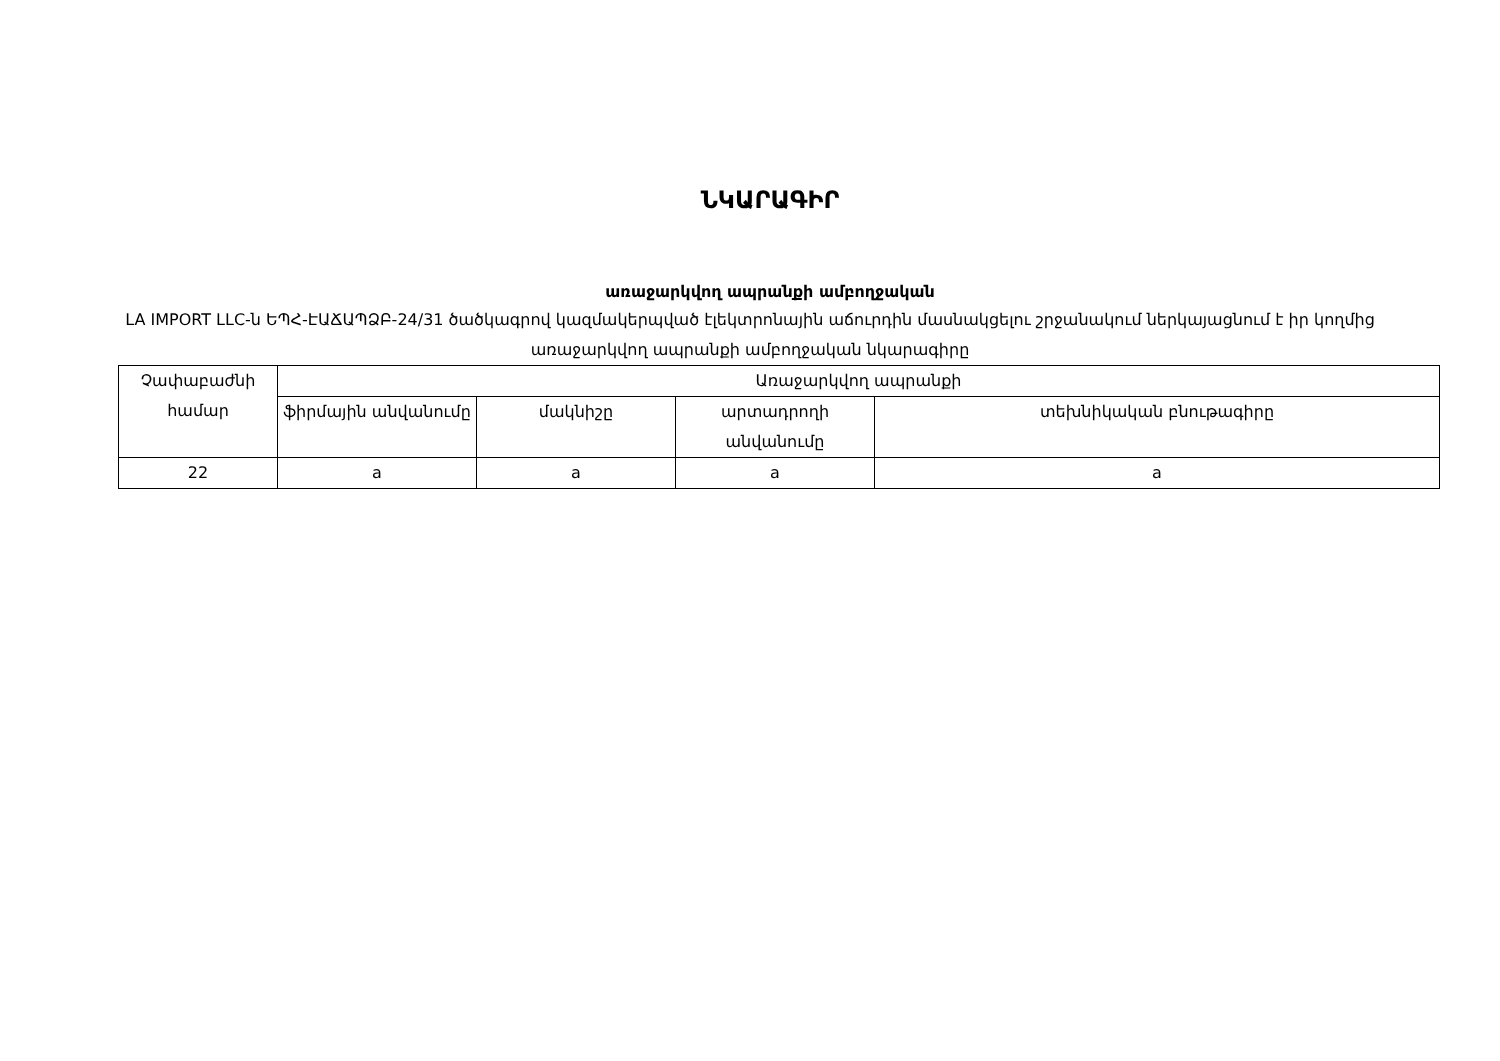ՆԿԱՐԱԳԻՐ
առաջարկվող ապրանքի ամբողջական
LA IMPORT LLC-ն ԵՊՀ-ԷԱՃԱՊՁԲ-24/31 ծածկագրով կազմակերպված էլեկտրոնային աճուրդին մասնակցելու շրջանակում ներկայացնում է իր կողմից առաջարկվող ապրանքի ամբողջական նկարագիրը
| Չափաբաժնի համար | Առաջարկվող ապրանքի | | | |
| --- | --- | --- | --- | --- |
| | ֆիրմային անվանումը | մակնիշը | արտադրողի անվանումը | տեխնիկական բնութագիրը |
| 22 | a | a | a | a |